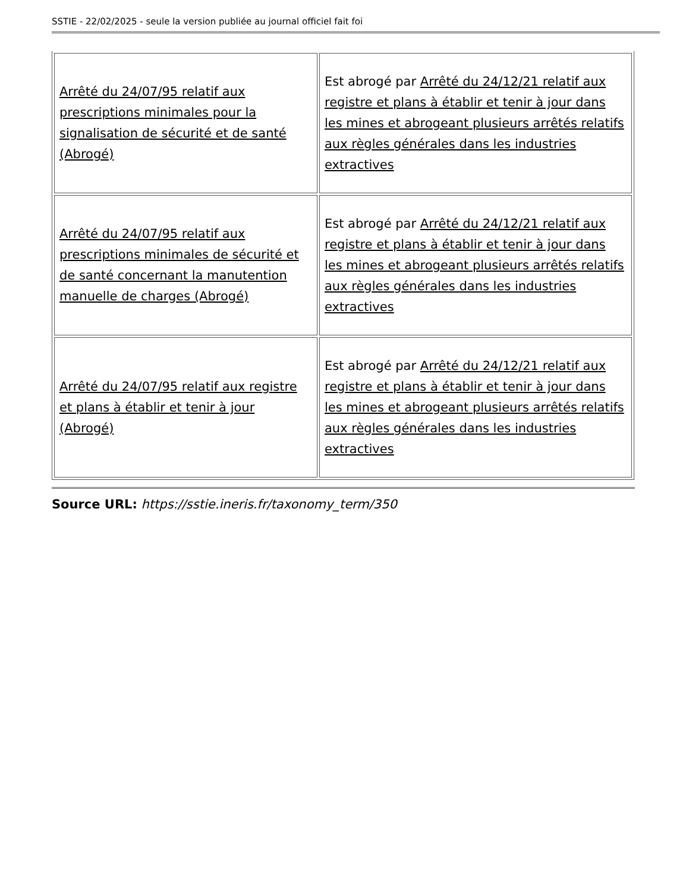SSTIE - 22/02/2025 - seule la version publiée au journal officiel fait foi
| Arrêté du 24/07/95 relatif aux prescriptions minimales pour la signalisation de sécurité et de santé (Abrogé) | Est abrogé par Arrêté du 24/12/21 relatif aux registre et plans à établir et tenir à jour dans les mines et abrogeant plusieurs arrêtés relatifs aux règles générales dans les industries extractives |
| Arrêté du 24/07/95 relatif aux prescriptions minimales de sécurité et de santé concernant la manutention manuelle de charges (Abrogé) | Est abrogé par Arrêté du 24/12/21 relatif aux registre et plans à établir et tenir à jour dans les mines et abrogeant plusieurs arrêtés relatifs aux règles générales dans les industries extractives |
| Arrêté du 24/07/95 relatif aux registre et plans à établir et tenir à jour (Abrogé) | Est abrogé par Arrêté du 24/12/21 relatif aux registre et plans à établir et tenir à jour dans les mines et abrogeant plusieurs arrêtés relatifs aux règles générales dans les industries extractives |
Source URL: https://sstie.ineris.fr/taxonomy_term/350